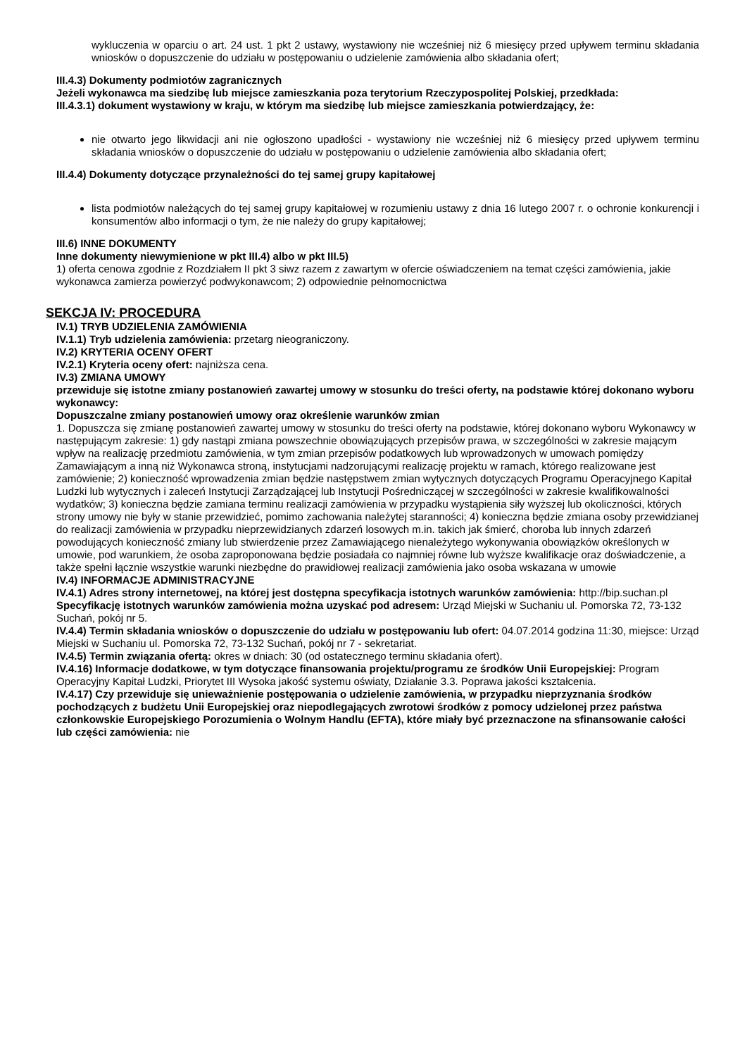wykluczenia w oparciu o art. 24 ust. 1 pkt 2 ustawy, wystawiony nie wcześniej niż 6 miesięcy przed upływem terminu składania wniosków o dopuszczenie do udziału w postępowaniu o udzielenie zamówienia albo składania ofert;
III.4.3) Dokumenty podmiotów zagranicznych
Jeżeli wykonawca ma siedzibę lub miejsce zamieszkania poza terytorium Rzeczypospolitej Polskiej, przedkłada:
III.4.3.1) dokument wystawiony w kraju, w którym ma siedzibę lub miejsce zamieszkania potwierdzający, że:
nie otwarto jego likwidacji ani nie ogłoszono upadłości - wystawiony nie wcześniej niż 6 miesięcy przed upływem terminu składania wniosków o dopuszczenie do udziału w postępowaniu o udzielenie zamówienia albo składania ofert;
III.4.4) Dokumenty dotyczące przynależności do tej samej grupy kapitałowej
lista podmiotów należących do tej samej grupy kapitałowej w rozumieniu ustawy z dnia 16 lutego 2007 r. o ochronie konkurencji i konsumentów albo informacji o tym, że nie należy do grupy kapitałowej;
III.6) INNE DOKUMENTY
Inne dokumenty niewymienione w pkt III.4) albo w pkt III.5)
1) oferta cenowa zgodnie z Rozdziałem II pkt 3 siwz razem z zawartym w ofercie oświadczeniem na temat części zamówienia, jakie wykonawca zamierza powierzyć podwykonawcom; 2) odpowiednie pełnomocnictwa
SEKCJA IV: PROCEDURA
IV.1) TRYB UDZIELENIA ZAMÓWIENIA
IV.1.1) Tryb udzielenia zamówienia: przetarg nieograniczony.
IV.2) KRYTERIA OCENY OFERT
IV.2.1) Kryteria oceny ofert: najniższa cena.
IV.3) ZMIANA UMOWY
przewiduje się istotne zmiany postanowień zawartej umowy w stosunku do treści oferty, na podstawie której dokonano wyboru wykonawcy:
Dopuszczalne zmiany postanowień umowy oraz określenie warunków zmian
1. Dopuszcza się zmianę postanowień zawartej umowy w stosunku do treści oferty na podstawie, której dokonano wyboru Wykonawcy w następującym zakresie: 1) gdy nastąpi zmiana powszechnie obowiązujących przepisów prawa, w szczególności w zakresie mającym wpływ na realizację przedmiotu zamówienia, w tym zmian przepisów podatkowych lub wprowadzonych w umowach pomiędzy Zamawiającym a inną niż Wykonawca stroną, instytucjami nadzorującymi realizację projektu w ramach, którego realizowane jest zamówienie; 2) konieczność wprowadzenia zmian będzie następstwem zmian wytycznych dotyczących Programu Operacyjnego Kapitał Ludzki lub wytycznych i zaleceń Instytucji Zarządzającej lub Instytucji Pośredniczącej w szczególności w zakresie kwalifikowalności wydatków; 3) konieczna będzie zamiana terminu realizacji zamówienia w przypadku wystąpienia siły wyższej lub okoliczności, których strony umowy nie były w stanie przewidzieć, pomimo zachowania należytej staranności; 4) konieczna będzie zmiana osoby przewidzianej do realizacji zamówienia w przypadku nieprzewidzianych zdarzeń losowych m.in. takich jak śmierć, choroba lub innych zdarzeń powodujących konieczność zmiany lub stwierdzenie przez Zamawiającego nienależytego wykonywania obowiązków określonych w umowie, pod warunkiem, że osoba zaproponowana będzie posiadała co najmniej równe lub wyższe kwalifikacje oraz doświadczenie, a także spełni łącznie wszystkie warunki niezbędne do prawidłowej realizacji zamówienia jako osoba wskazana w umowie
IV.4) INFORMACJE ADMINISTRACYJNE
IV.4.1) Adres strony internetowej, na której jest dostępna specyfikacja istotnych warunków zamówienia: http://bip.suchan.pl
Specyfikację istotnych warunków zamówienia można uzyskać pod adresem: Urząd Miejski w Suchaniu ul. Pomorska 72, 73-132 Suchań, pokój nr 5.
IV.4.4) Termin składania wniosków o dopuszczenie do udziału w postępowaniu lub ofert: 04.07.2014 godzina 11:30, miejsce: Urząd Miejski w Suchaniu ul. Pomorska 72, 73-132 Suchań, pokój nr 7 - sekretariat.
IV.4.5) Termin związania ofertą: okres w dniach: 30 (od ostatecznego terminu składania ofert).
IV.4.16) Informacje dodatkowe, w tym dotyczące finansowania projektu/programu ze środków Unii Europejskiej: Program Operacyjny Kapitał Ludzki, Priorytet III Wysoka jakość systemu oświaty, Działanie 3.3. Poprawa jakości kształcenia.
IV.4.17) Czy przewiduje się unieważnienie postępowania o udzielenie zamówienia, w przypadku nieprzyznania środków pochodzących z budżetu Unii Europejskiej oraz niepodlegających zwrotowi środków z pomocy udzielonej przez państwa członkowskie Europejskiego Porozumienia o Wolnym Handlu (EFTA), które miały być przeznaczone na sfinansowanie całości lub części zamówienia: nie